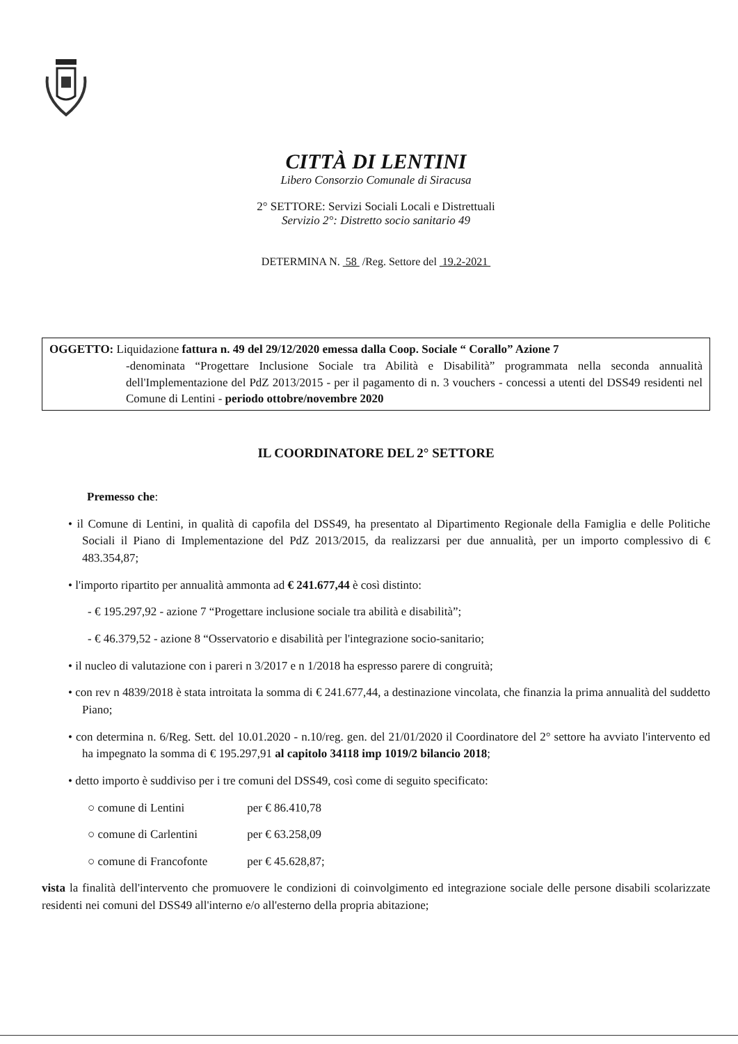CITTÀ DI LENTINI
Libero Consorzio Comunale di Siracusa
2° SETTORE: Servizi Sociali Locali e Distrettuali
Servizio 2°: Distretto socio sanitario 49
DETERMINA N. 58 /Reg. Settore del 19.2-2021
OGGETTO: Liquidazione fattura n. 49 del 29/12/2020 emessa dalla Coop. Sociale “ Corallo” Azione 7
-denominata “Progettare Inclusione Sociale tra Abilità e Disabilità” programmata nella seconda annualità dell'Implementazione del PdZ 2013/2015 - per il pagamento di n. 3 vouchers - concessi a utenti del DSS49 residenti nel Comune di Lentini - periodo ottobre/novembre 2020
IL COORDINATORE DEL 2° SETTORE
Premesso che:
• il Comune di Lentini, in qualità di capofila del DSS49, ha presentato al Dipartimento Regionale della Famiglia e delle Politiche Sociali il Piano di Implementazione del PdZ 2013/2015, da realizzarsi per due annualità, per un importo complessivo di € 483.354,87;
• l'importo ripartito per annualità ammonta ad € 241.677,44 è così distinto:
- € 195.297,92 - azione 7 “Progettare inclusione sociale tra abilità e disabilità”;
- € 46.379,52 - azione 8 “Osservatorio e disabilità per l'integrazione socio-sanitario;
• il nucleo di valutazione con i pareri n 3/2017 e n 1/2018 ha espresso parere di congruità;
• con rev n 4839/2018 è stata introitata la somma di € 241.677,44, a destinazione vincolata, che finanzia la prima annualità del suddetto Piano;
• con determina n. 6/Reg. Sett. del 10.01.2020 - n.10/reg. gen. del 21/01/2020 il Coordinatore del 2° settore ha avviato l'intervento ed ha impegnato la somma di € 195.297,91 al capitolo 34118 imp 1019/2 bilancio 2018;
• detto importo è suddiviso per i tre comuni del DSS49, così come di seguito specificato:
○ comune di Lentini per € 86.410,78
○ comune di Carlentini per € 63.258,09
○ comune di Francofonte per € 45.628,87;
vista la finalità dell'intervento che promuovere le condizioni di coinvolgimento ed integrazione sociale delle persone disabili scolarizzate residenti nei comuni del DSS49 all'interno e/o all'esterno della propria abitazione;